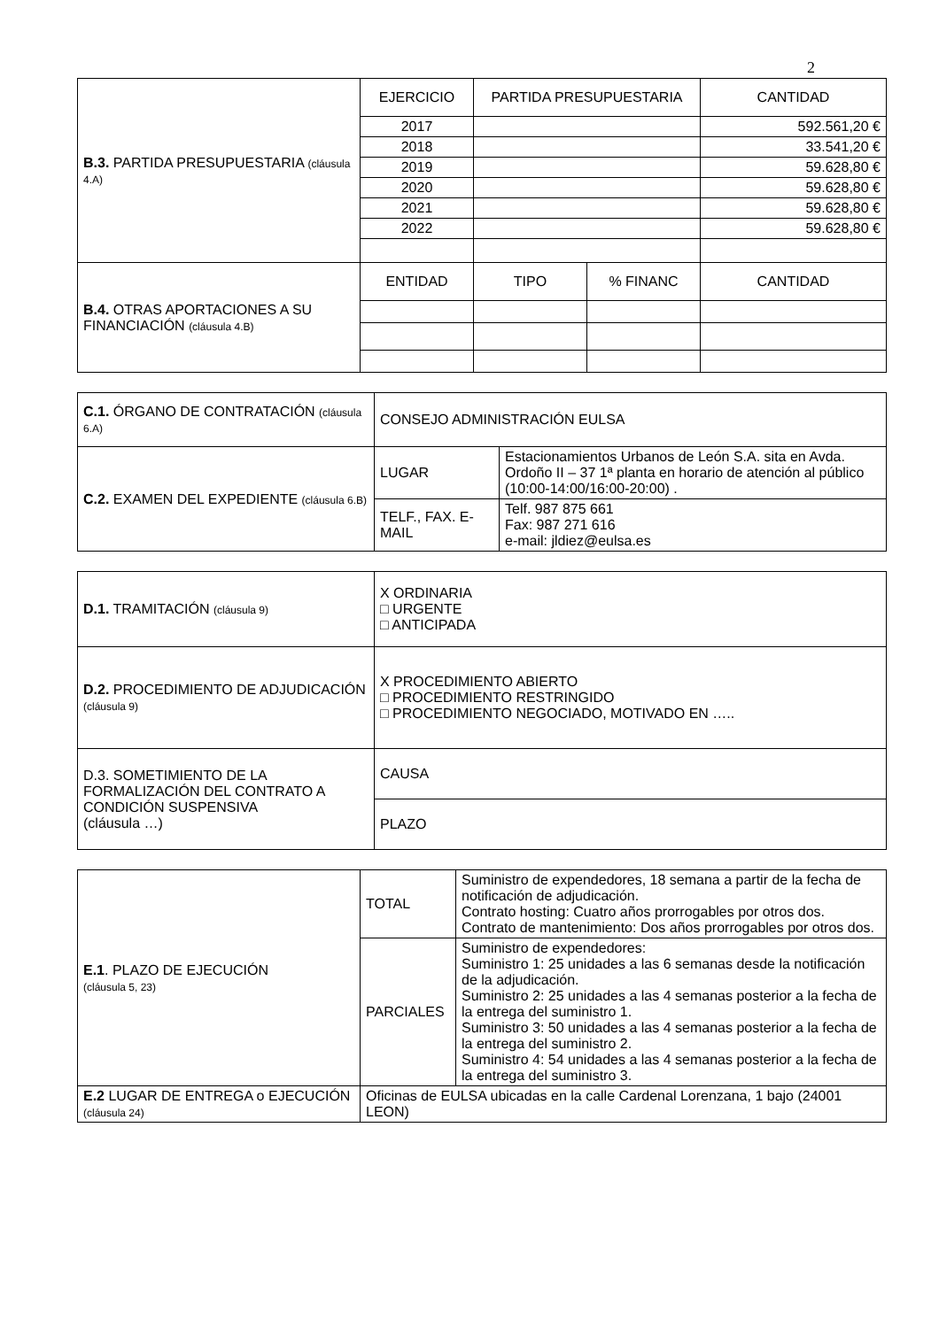2
| B.3. PARTIDA PRESUPUESTARIA (cláusula 4.A) | EJERCICIO | PARTIDA PRESUPUESTARIA | | CANTIDAD |
| | 2017 | | | 592.561,20 € |
| | 2018 | | | 33.541,20 € |
| | 2019 | | | 59.628,80 € |
| | 2020 | | | 59.628,80 € |
| | 2021 | | | 59.628,80 € |
| | 2022 | | | 59.628,80 € |
| B.4. OTRAS APORTACIONES A SU FINANCIACIÓN (cláusula 4.B) | ENTIDAD | TIPO | % FINANC | CANTIDAD |
| C.1. ÓRGANO DE CONTRATACIÓN (cláusula 6.A) | CONSEJO ADMINISTRACIÓN EULSA | |
| C.2. EXAMEN DEL EXPEDIENTE (cláusula 6.B) | LUGAR | Estacionamientos Urbanos de León S.A. sita en Avda. Ordoño II – 37 1ª planta en horario de atención al público (10:00-14:00/16:00-20:00) . |
| | TELF., FAX. E-MAIL | Telf. 987 875 661 Fax: 987 271 616 e-mail: jldiez@eulsa.es |
| D.1. TRAMITACIÓN (cláusula 9) | X ORDINARIA □ URGENTE □ ANTICIPADA |
| D.2. PROCEDIMIENTO DE ADJUDICACIÓN (cláusula 9) | X PROCEDIMIENTO ABIERTO □ PROCEDIMIENTO RESTRINGIDO □ PROCEDIMIENTO NEGOCIADO, MOTIVADO EN ….. |
| D.3. SOMETIMIENTO DE LA FORMALIZACIÓN DEL CONTRATO A CONDICIÓN SUSPENSIVA (cláusula …) | CAUSA |
| | PLAZO |
| E.1 . PLAZO DE EJECUCIÓN (cláusula 5, 23) | TOTAL | Suministro de expendedores, 18 semana a partir de la fecha de notificación de adjudicación. Contrato hosting: Cuatro años prorrogables por otros dos. Contrato de mantenimiento: Dos años prorrogables por otros dos. |
| | PARCIALES | Suministro de expendedores: Suministro 1: 25 unidades a las 6 semanas desde la notificación de la adjudicación. Suministro 2: 25 unidades a las 4 semanas posterior a la fecha de la entrega del suministro 1. Suministro 3: 50 unidades a las 4 semanas posterior a la fecha de la entrega del suministro 2. Suministro 4: 54 unidades a las 4 semanas posterior a la fecha de la entrega del suministro 3. |
| E.2 LUGAR DE ENTREGA o EJECUCIÓN (cláusula 24) | Oficinas de EULSA ubicadas en la calle Cardenal Lorenzana, 1 bajo (24001 LEON) | |